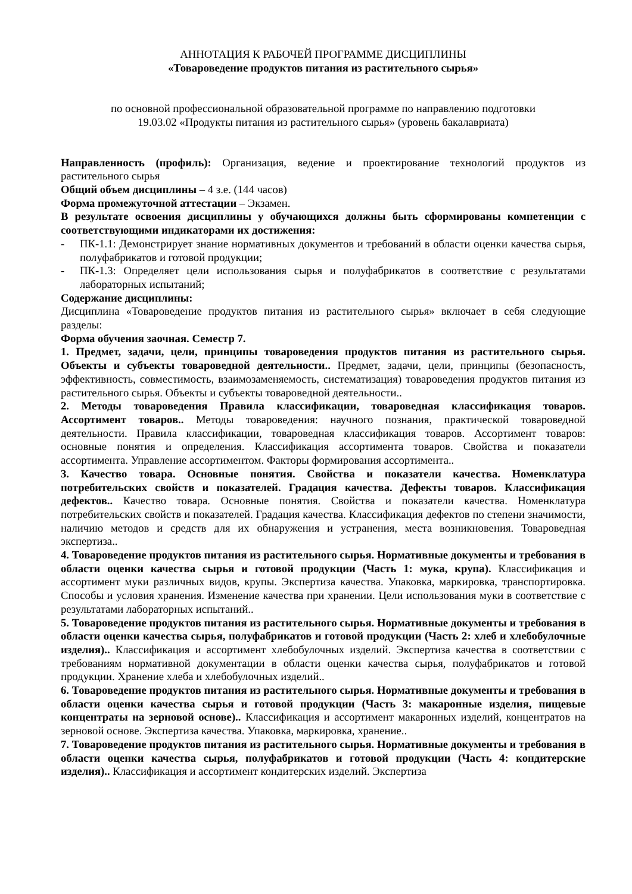АННОТАЦИЯ К РАБОЧЕЙ ПРОГРАММЕ ДИСЦИПЛИНЫ
«Товароведение продуктов питания из растительного сырья»
по основной профессиональной образовательной программе по направлению подготовки
19.03.02 «Продукты питания из растительного сырья» (уровень бакалавриата)
Направленность (профиль): Организация, ведение и проектирование технологий продуктов из растительного сырья
Общий объем дисциплины – 4 з.е. (144 часов)
Форма промежуточной аттестации – Экзамен.
В результате освоения дисциплины у обучающихся должны быть сформированы компетенции с соответствующими индикаторами их достижения:
- ПК-1.1: Демонстрирует знание нормативных документов и требований в области оценки качества сырья, полуфабрикатов и готовой продукции;
- ПК-1.3: Определяет цели использования сырья и полуфабрикатов в соответствие с результатами лабораторных испытаний;
Содержание дисциплины:
Дисциплина «Товароведение продуктов питания из растительного сырья» включает в себя следующие разделы:
Форма обучения заочная. Семестр 7.
1. Предмет, задачи, цели, принципы товароведения продуктов питания из растительного сырья. Объекты и субъекты товароведной деятельности.. Предмет, задачи, цели, принципы (безопасность, эффективность, совместимость, взаимозаменяемость, систематизация) товароведения продуктов питания из растительного сырья. Объекты и субъекты товароведной деятельности..
2. Методы товароведения Правила классификации, товароведная классификация товаров. Ассортимент товаров.. Методы товароведения: научного познания, практической товароведной деятельности. Правила классификации, товароведная классификация товаров. Ассортимент товаров: основные понятия и определения. Классификация ассортимента товаров. Свойства и показатели ассортимента. Управление ассортиментом. Факторы формирования ассортимента..
3. Качество товара. Основные понятия. Свойства и показатели качества. Номенклатура потребительских свойств и показателей. Градация качества. Дефекты товаров. Классификация дефектов.. Качество товара. Основные понятия. Свойства и показатели качества. Номенклатура потребительских свойств и показателей. Градация качества. Классификация дефектов по степени значимости, наличию методов и средств для их обнаружения и устранения, места возникновения. Товароведная экспертиза..
4. Товароведение продуктов питания из растительного сырья. Нормативные документы и требования в области оценки качества сырья и готовой продукции (Часть 1: мука, крупа). Классификация и ассортимент муки различных видов, крупы. Экспертиза качества. Упаковка, маркировка, транспортировка. Способы и условия хранения. Изменение качества при хранении. Цели использования муки в соответствие с результатами лабораторных испытаний..
5. Товароведение продуктов питания из растительного сырья. Нормативные документы и требования в области оценки качества сырья, полуфабрикатов и готовой продукции (Часть 2: хлеб и хлебобулочные изделия).. Классификация и ассортимент хлебобулочных изделий. Экспертиза качества в соответствии с требованиям нормативной документации в области оценки качества сырья, полуфабрикатов и готовой продукции. Хранение хлеба и хлебобулочных изделий..
6. Товароведение продуктов питания из растительного сырья. Нормативные документы и требования в области оценки качества сырья и готовой продукции (Часть 3: макаронные изделия, пищевые концентраты на зерновой основе).. Классификация и ассортимент макаронных изделий, концентратов на зерновой основе. Экспертиза качества. Упаковка, маркировка, хранение..
7. Товароведение продуктов питания из растительного сырья. Нормативные документы и требования в области оценки качества сырья, полуфабрикатов и готовой продукции (Часть 4: кондитерские изделия).. Классификация и ассортимент кондитерских изделий. Экспертиза